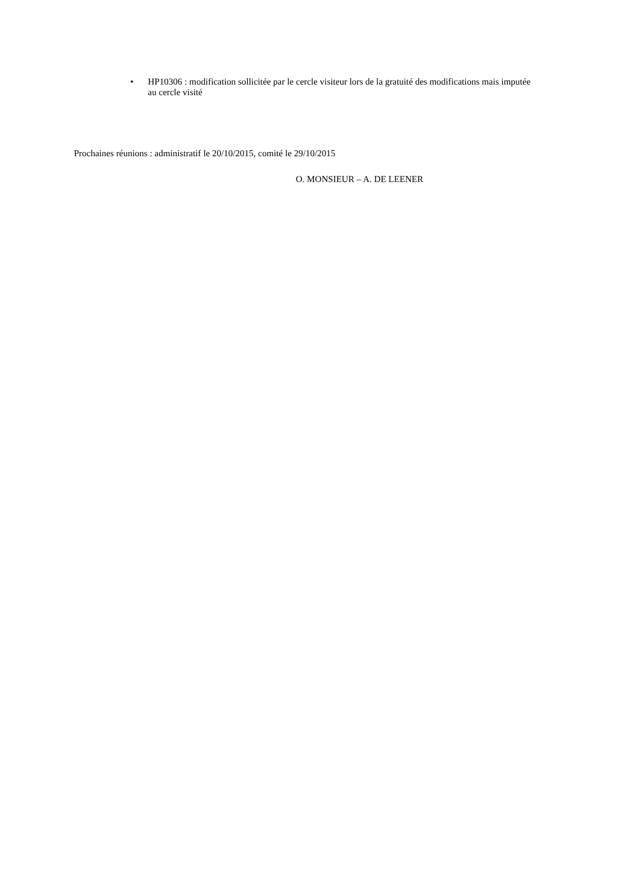• HP10306 : modification sollicitée par le cercle visiteur lors de la gratuité des modifications mais imputée au cercle visité
Prochaines réunions : administratif le 20/10/2015, comité le 29/10/2015
O. MONSIEUR – A. DE LEENER